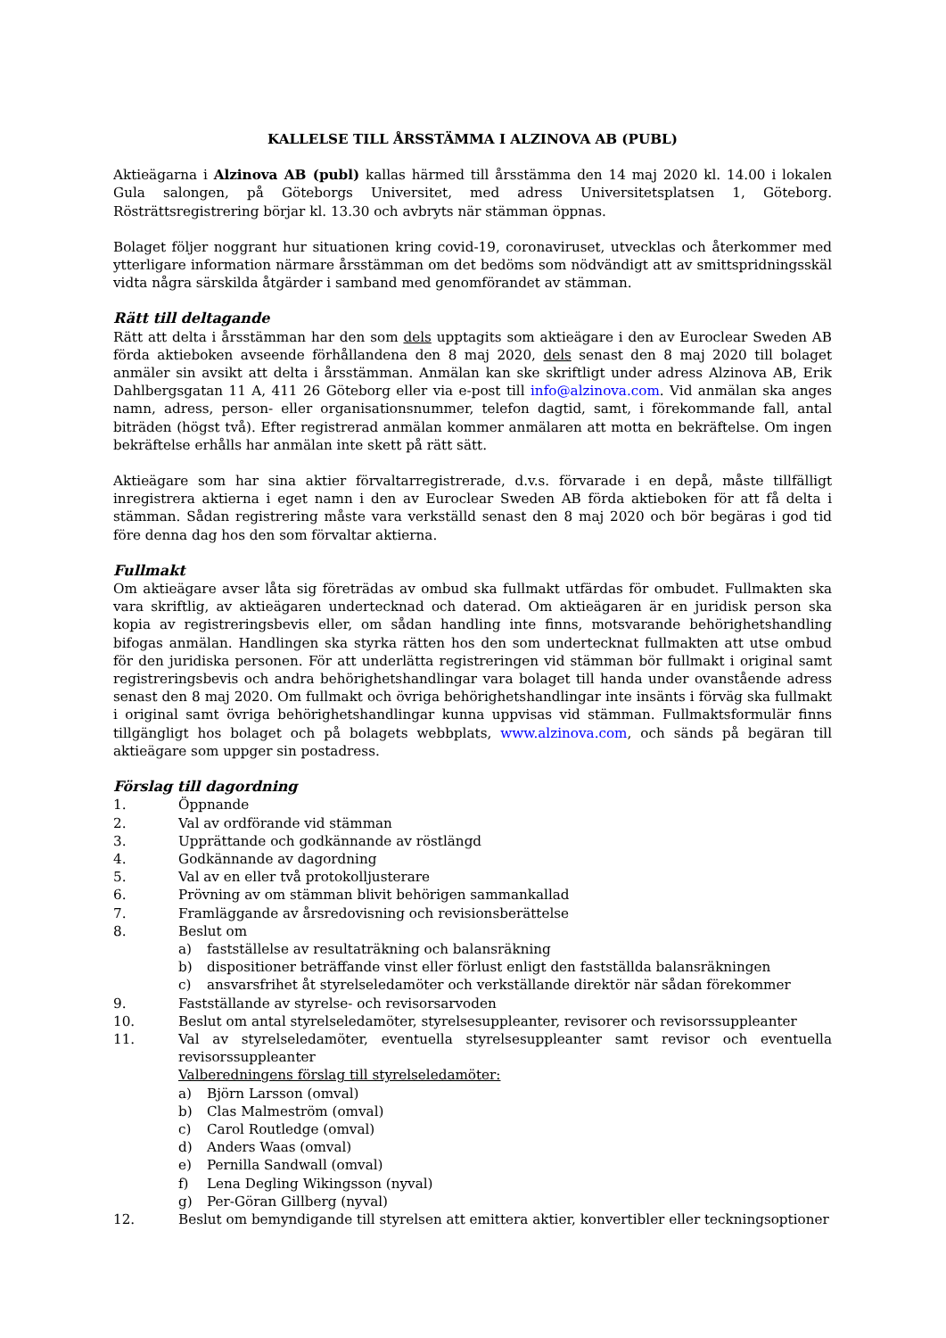KALLELSE TILL ÅRSSTÄMMA I ALZINOVA AB (PUBL)
Aktieägarna i Alzinova AB (publ) kallas härmed till årsstämma den 14 maj 2020 kl. 14.00 i lokalen Gula salongen, på Göteborgs Universitet, med adress Universitetsplatsen 1, Göteborg. Rösträttsregistrering börjar kl. 13.30 och avbryts när stämman öppnas.
Bolaget följer noggrant hur situationen kring covid-19, coronaviruset, utvecklas och återkommer med ytterligare information närmare årsstämman om det bedöms som nödvändigt att av smittspridningsskäl vidta några särskilda åtgärder i samband med genomförandet av stämman.
Rätt till deltagande
Rätt att delta i årsstämman har den som dels upptagits som aktieägare i den av Euroclear Sweden AB förda aktieboken avseende förhållandena den 8 maj 2020, dels senast den 8 maj 2020 till bolaget anmäler sin avsikt att delta i årsstämman. Anmälan kan ske skriftligt under adress Alzinova AB, Erik Dahlbergsgatan 11 A, 411 26 Göteborg eller via e-post till info@alzinova.com. Vid anmälan ska anges namn, adress, person- eller organisationsnummer, telefon dagtid, samt, i förekommande fall, antal biträden (högst två). Efter registrerad anmälan kommer anmälaren att motta en bekräftelse. Om ingen bekräftelse erhålls har anmälan inte skett på rätt sätt.
Aktieägare som har sina aktier förvaltarregistrerade, d.v.s. förvarade i en depå, måste tillfälligt inregistrera aktierna i eget namn i den av Euroclear Sweden AB förda aktieboken för att få delta i stämman. Sådan registrering måste vara verkställd senast den 8 maj 2020 och bör begäras i god tid före denna dag hos den som förvaltar aktierna.
Fullmakt
Om aktieägare avser låta sig företrädas av ombud ska fullmakt utfärdas för ombudet. Fullmakten ska vara skriftlig, av aktieägaren undertecknad och daterad. Om aktieägaren är en juridisk person ska kopia av registreringsbevis eller, om sådan handling inte finns, motsvarande behörighetshandling bifogas anmälan. Handlingen ska styrka rätten hos den som undertecknat fullmakten att utse ombud för den juridiska personen. För att underlätta registreringen vid stämman bör fullmakt i original samt registreringsbevis och andra behörighetshandlingar vara bolaget till handa under ovanstående adress senast den 8 maj 2020. Om fullmakt och övriga behörighetshandlingar inte insänts i förväg ska fullmakt i original samt övriga behörighetshandlingar kunna uppvisas vid stämman. Fullmaktsformulär finns tillgängligt hos bolaget och på bolagets webbplats, www.alzinova.com, och sänds på begäran till aktieägare som uppger sin postadress.
Förslag till dagordning
1. Öppnande
2. Val av ordförande vid stämman
3. Upprättande och godkännande av röstlängd
4. Godkännande av dagordning
5. Val av en eller två protokolljusterare
6. Prövning av om stämman blivit behörigen sammankallad
7. Framläggande av årsredovisning och revisionsberättelse
8. Beslut om
a) fastställelse av resultaträkning och balansräkning
b) dispositioner beträffande vinst eller förlust enligt den fastställda balansräkningen
c) ansvarsfrihet åt styrelseledamöter och verkställande direktör när sådan förekommer
9. Fastställande av styrelse- och revisorsarvoden
10. Beslut om antal styrelseledamöter, styrelsesuppleanter, revisorer och revisorssuppleanter
11. Val av styrelseledamöter, eventuella styrelsesuppleanter samt revisor och eventuella revisorssuppleanter
Valberedningens förslag till styrelseledamöter:
a) Björn Larsson (omval)
b) Clas Malmeström (omval)
c) Carol Routledge (omval)
d) Anders Waas (omval)
e) Pernilla Sandwall (omval)
f) Lena Degling Wikingsson (nyval)
g) Per-Göran Gillberg (nyval)
12. Beslut om bemyndigande till styrelsen att emittera aktier, konvertibler eller teckningsoptioner